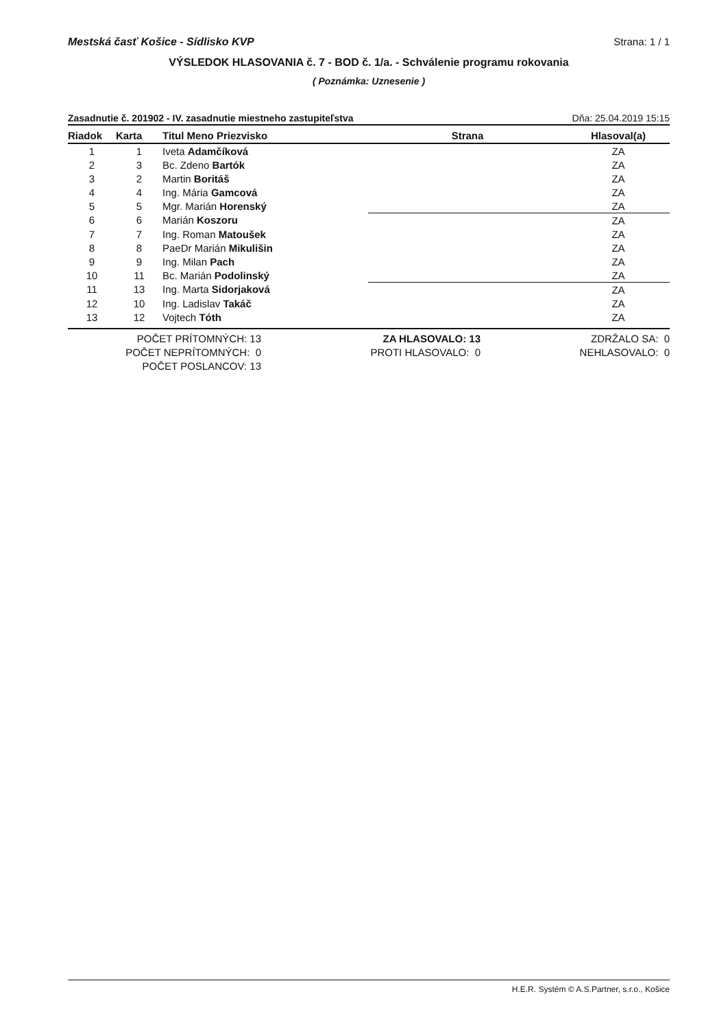Mestská časť Košice - Sídlisko KVP Strana: 1 / 1
VÝSLEDOK HLASOVANIA č. 7 - BOD č. 1/a. - Schválenie programu rokovania
( Poznámka: Uznesenie )
Zasadnutie č. 201902 - IV. zasadnutie miestneho zastupiteľstva Dňa: 25.04.2019 15:15
| Riadok | Karta | Titul Meno Priezvisko | Strana | Hlasoval(a) |
| --- | --- | --- | --- | --- |
| 1 | 1 | Iveta Adamčíková | | ZA |
| 2 | 3 | Bc. Zdeno Bartók | | ZA |
| 3 | 2 | Martin Boritáš | | ZA |
| 4 | 4 | Ing. Mária Gamcová | | ZA |
| 5 | 5 | Mgr. Marián Horenský | | ZA |
| 6 | 6 | Marián Koszoru | | ZA |
| 7 | 7 | Ing. Roman Matoušek | | ZA |
| 8 | 8 | PaeDr Marián Mikulišin | | ZA |
| 9 | 9 | Ing. Milan Pach | | ZA |
| 10 | 11 | Bc. Marián Podolinský | | ZA |
| 11 | 13 | Ing. Marta Sidorjaková | | ZA |
| 12 | 10 | Ing. Ladislav Takáč | | ZA |
| 13 | 12 | Vojtech Tóth | | ZA |
POČET PRÍTOMNÝCH: 13
POČET NEPRÍTOMNÝCH: 0
POČET POSLANCOV: 13
ZA HLASOVALO: 13
PROTI HLASOVALO: 0
ZDRŽALO SA: 0
NEHLASOVALO: 0
H.E.R. Systém © A.S.Partner, s.r.o., Košice